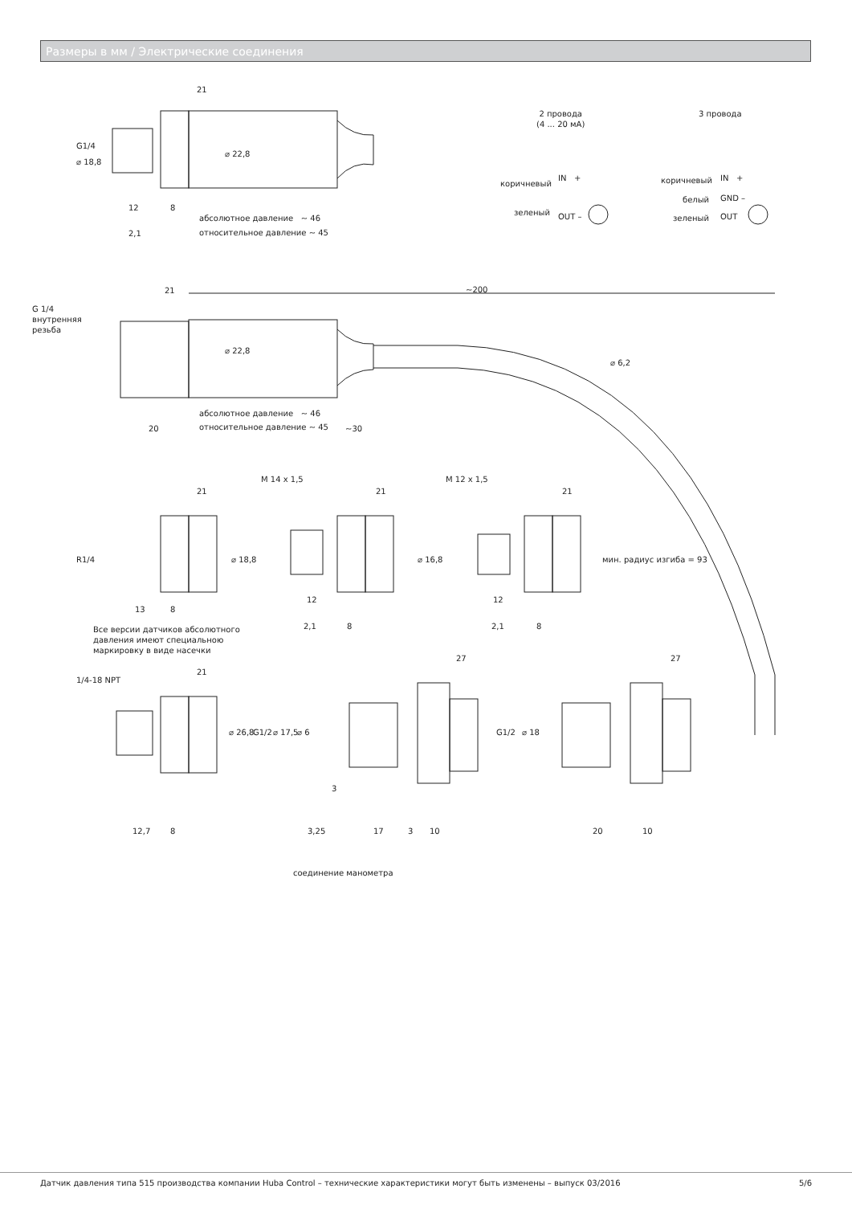Размеры в мм / Электрические соединения
21
⌀ 18,8
G1/4
⌀ 22,8
12 8
2,1
абсолютное давление ~ 46
относительное давление ~ 45
2 провода
(4 ... 20 мА)
3 провода
коричневый
IN +
зеленый OUT –
коричневый IN +
белый GND –
зеленый OUT
~200
21
G 1/4
внутренняя
резьба
⌀ 22,8
⌀ 6,2
абсолютное давление ~ 46
относительное давление ~ 45
20 ~30
мин. радиус изгиба = 93
21 21 21
M 14 x 1,5 M 12 x 1,5
R1/4 ⌀ 18,8 ⌀ 16,8
13 8
12 12
2,1 8 2,1 8
Все версии датчиков абсолютного
давления имеют специальною
маркировку в виде насечки
21
27 27
1/4-18 NPT
⌀ 26,8 G1/2 ⌀ 17,5 ⌀ 6 G1/2 ⌀ 18
3
12,7 8 3,25 17 3 10 20 10
соединение манометра
Датчик давления типа 515 производства компании Huba Control – технические характеристики могут быть изменены – выпуск 03/2016
5/6